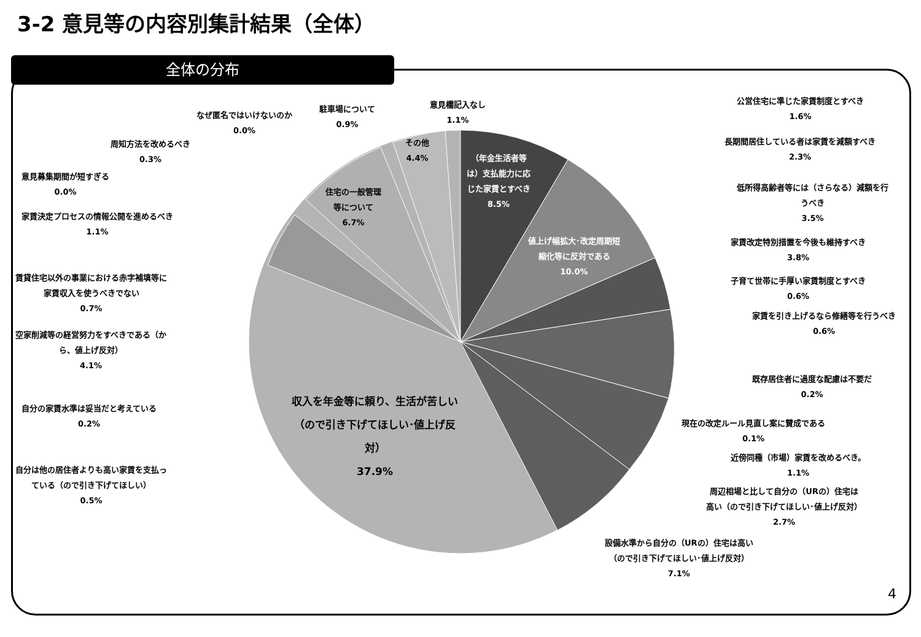3-2 意見等の内容別集計結果（全体）
全体の分布
意見欄記入なし
1.1%
駐車場について
0.9%
なぜ匿名ではいけないのか
0.0%
周知方法を改めるべき
0.3%
意見募集期間が短すぎる
0.0%
家賃決定プロセスの情報公開を進めるべき
1.1%
賃貸住宅以外の事業における赤字補填等に
家賃収入を使うべきでない
0.7%
空家削減等の経営努力をすべきである（か
ら、値上げ反対）
4.1%
自分の家賃水準は妥当だと考えている
0.2%
自分は他の居住者よりも高い家賃を支払っ
ている（ので引き下げてほしい）
0.5%
その他
4.4%
住宅の一般管理
等について
6.7%
（年金生活者等
は）支払能力に応
じた家賃とすべき
8.5%
値上げ幅拡大･改定周期短
縮化等に反対である
10.0%
収入を年金等に頼り、生活が苦しい
（ので引き下げてほしい･値上げ反
対）
37.9%
公営住宅に準じた家賃制度とすべき
1.6%
長期間居住している者は家賃を減額すべき
2.3%
低所得高齢者等には（さらなる）減額を行
うべき
3.5%
家賃改定特別措置を今後も維持すべき
3.8%
子育て世帯に手厚い家賃制度とすべき
0.6%
家賃を引き上げるなら修繕等を行うべき
0.6%
既存居住者に過度な配慮は不要だ
0.2%
現在の改定ルール見直し案に賛成である
0.1%
近傍同種（市場）家賃を改めるべき。
1.1%
周辺相場と比して自分の（URの）住宅は
高い（ので引き下げてほしい･値上げ反対）
2.7%
設備水準から自分の（URの）住宅は高い
（ので引き下げてほしい･値上げ反対）
7.1%
4